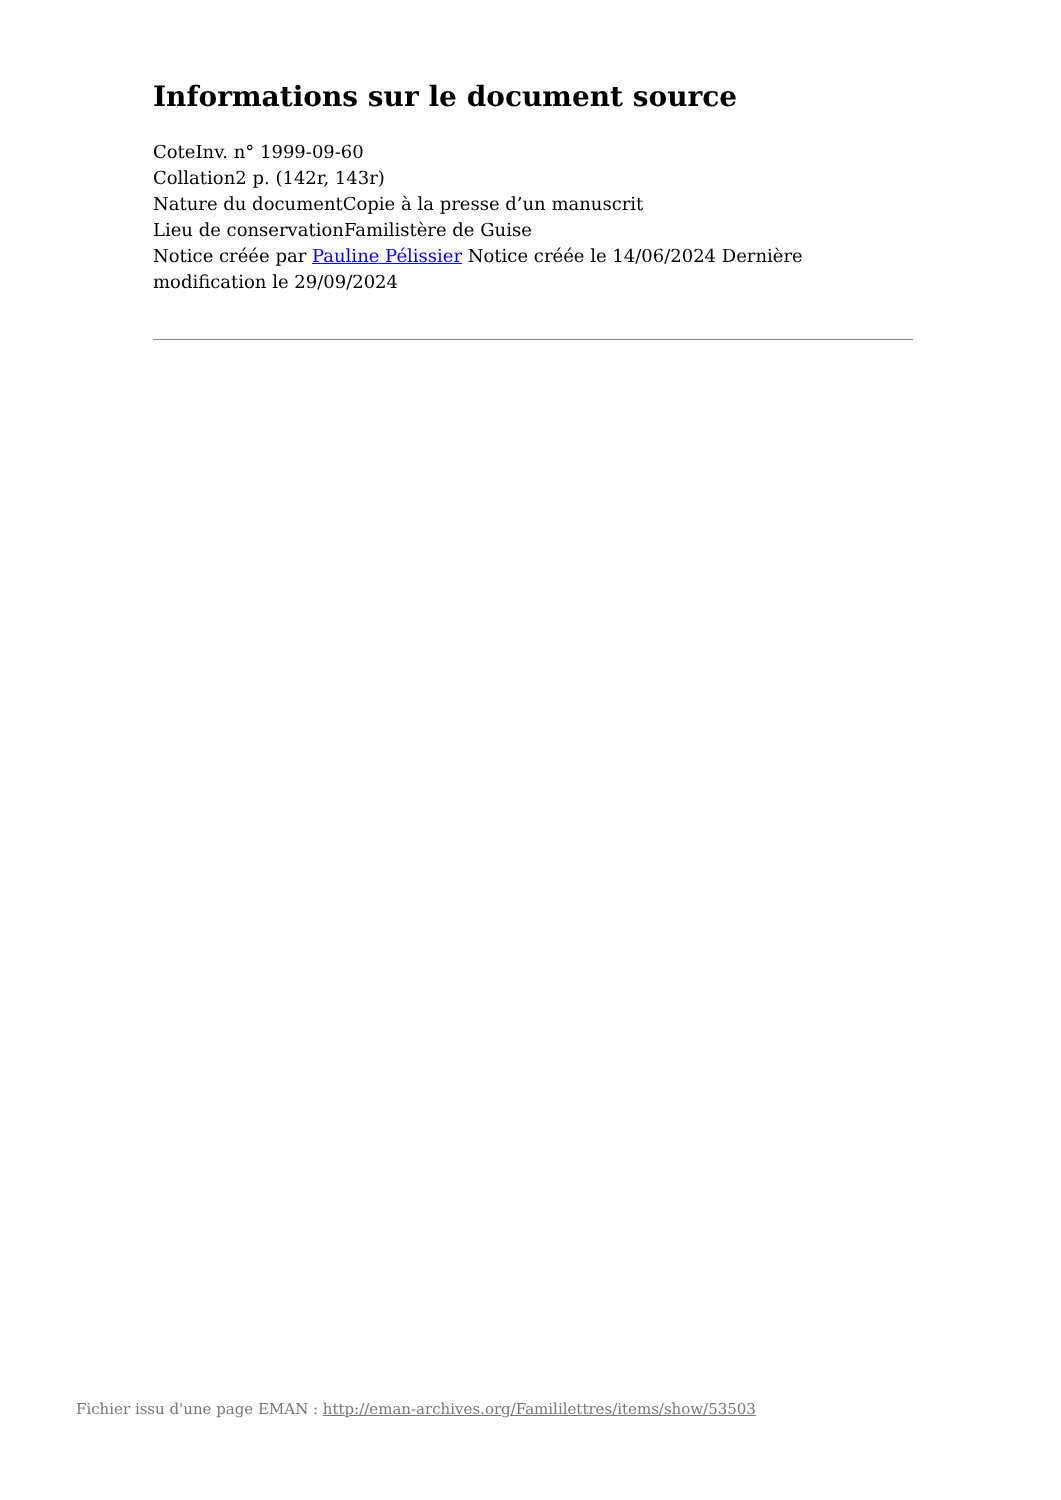Informations sur le document source
CoteInv. n° 1999-09-60
Collation2 p. (142r, 143r)
Nature du documentCopie à la presse d’un manuscrit
Lieu de conservationFamilistère de Guise
Notice créée par Pauline Pélissier Notice créée le 14/06/2024 Dernière modification le 29/09/2024
Fichier issu d'une page EMAN : http://eman-archives.org/Famililettres/items/show/53503